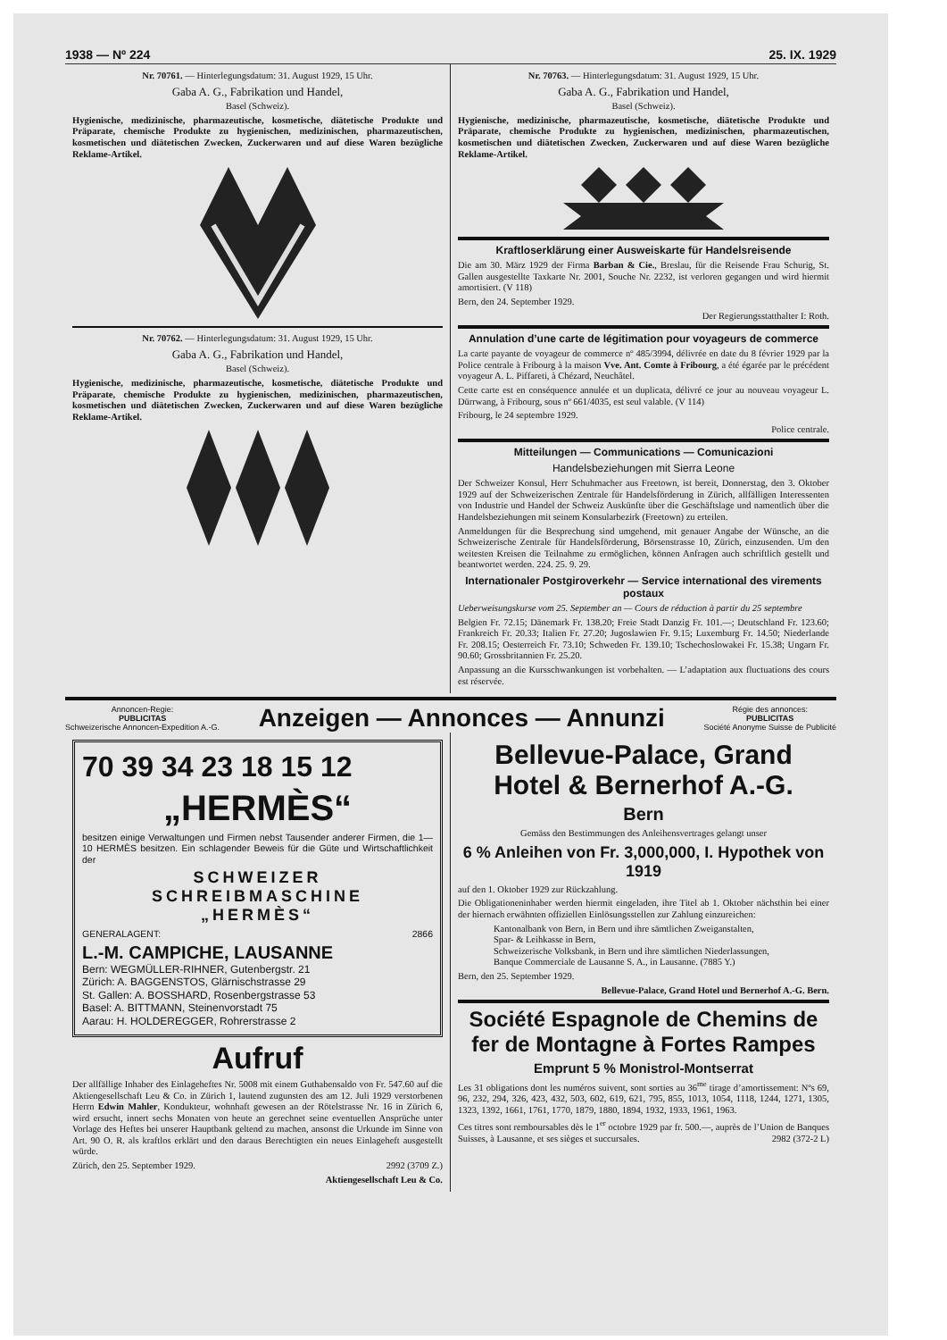1938 — Nº 224 25. IX. 1929
Nr. 70761. — Hinterlegungsdatum: 31. August 1929, 15 Uhr.
Gaba A. G., Fabrikation und Handel,
Basel (Schweiz).
Hygienische, medizinische, pharmazeutische, kosmetische, diätetische Produkte und Präparate, chemische Produkte zu hygienischen, medizinischen, pharmazeutischen, kosmetischen und diätetischen Zwecken, Zuckerwaren und auf diese Waren bezügliche Reklame-Artikel.
Nr. 70762. — Hinterlegungsdatum: 31. August 1929, 15 Uhr.
Gaba A. G., Fabrikation und Handel,
Basel (Schweiz).
Hygienische, medizinische, pharmazeutische, kosmetische, diätetische Produkte und Präparate, chemische Produkte zu hygienischen, medizinischen, pharmazeutischen, kosmetischen und diätetischen Zwecken, Zuckerwaren und auf diese Waren bezügliche Reklame-Artikel.
Nr. 70763. — Hinterlegungsdatum: 31. August 1929, 15 Uhr.
Gaba A. G., Fabrikation und Handel,
Basel (Schweiz).
Hygienische, medizinische, pharmazeutische, kosmetische, diätetische Produkte und Präparate, chemische Produkte zu hygienischen, medizinischen, pharmazeutischen, kosmetischen und diätetischen Zwecken, Zuckerwaren und auf diese Waren bezügliche Reklame-Artikel.
Kraftloserklärung einer Ausweiskarte für Handelsreisende
Die am 30. März 1929 der Firma Barban & Cie., Breslau, für die Reisende Frau Schurig, St. Gallen ausgestellte Taxkarte Nr. 2001, Souche Nr. 2232, ist verloren gegangen und wird hiermit amortisiert. (V 118)
Bern, den 24. September 1929.
Der Regierungsstatthalter I: Roth.
Annulation d’une carte de légitimation pour voyageurs de commerce
La carte payante de voyageur de commerce nº 485/3994, délivrée en date du 8 février 1929 par la Police centrale à Fribourg à la maison Vve. Ant. Comte à Fribourg, a été égarée par le précédent voyageur A. L. Piffareti, à Chézard, Neuchâtel.
Cette carte est en conséquence annulée et un duplicata, délivré ce jour au nouveau voyageur L. Dürrwang, à Fribourg, sous nº 661/4035, est seul valable. (V 114)
Fribourg, le 24 septembre 1929.
Police centrale.
Mitteilungen — Communications — Comunicazioni
Handelsbeziehungen mit Sierra Leone
Der Schweizer Konsul, Herr Schuhmacher aus Freetown, ist bereit, Donnerstag, den 3. Oktober 1929 auf der Schweizerischen Zentrale für Handelsförderung in Zürich, allfälligen Interessenten von Industrie und Handel der Schweiz Auskünfte über die Geschäftslage und namentlich über die Handelsbeziehungen mit seinem Konsularbezirk (Freetown) zu erteilen.
Anmeldungen für die Besprechung sind umgehend, mit genauer Angabe der Wünsche, an die Schweizerische Zentrale für Handelsförderung, Börsenstrasse 10, Zürich, einzusenden. Um den weitesten Kreisen die Teilnahme zu ermöglichen, können Anfragen auch schriftlich gestellt und beantwortet werden. 224. 25. 9. 29.
Internationaler Postgiroverkehr — Service international des virements postaux
Ueberweisungskurse vom 25. September an — Cours de réduction à partir du 25 septembre
Belgien Fr. 72.15; Dänemark Fr. 138.20; Freie Stadt Danzig Fr. 101.—; Deutschland Fr. 123.60; Frankreich Fr. 20.33; Italien Fr. 27.20; Jugoslawien Fr. 9.15; Luxemburg Fr. 14.50; Niederlande Fr. 208.15; Oesterreich Fr. 73.10; Schweden Fr. 139.10; Tschechoslowakei Fr. 15.38; Ungarn Fr. 90.60; Grossbritannien Fr. 25.20.
Anpassung an die Kursschwankungen ist vorbehalten. — L’adaptation aux fluctuations des cours est réservée.
Annoncen-Regie:
PUBLICITAS
Schweizerische Annoncen-Expedition A.-G.
Anzeigen — Annonces — Annunzi
Régie des annonces:
PUBLICITAS
Société Anonyme Suisse de Publicité
70 39 34 23 18 15 12
„HERMÈS“
besitzen einige Verwaltungen und Firmen nebst Tausender anderer Firmen, die 1—10 HERMÈS besitzen. Ein schlagender Beweis für die Güte und Wirtschaftlichkeit der
SCHWEIZER
SCHREIBMASCHINE
„HERMÈS“
GENERALAGENT: 2866
L.-M. CAMPICHE, LAUSANNE
Bern: WEGMÜLLER-RIHNER, Gutenbergstr. 21
Zürich: A. BAGGENSTOS, Glärnischstrasse 29
St. Gallen: A. BOSSHARD, Rosenbergstrasse 53
Basel: A. BITTMANN, Steinenvorstadt 75
Aarau: H. HOLDEREGGER, Rohrerstrasse 2
Aufruf
Der allfällige Inhaber des Einlageheftes Nr. 5008 mit einem Guthabensaldo von Fr. 547.60 auf die Aktiengesellschaft Leu & Co. in Zürich 1, lautend zugunsten des am 12. Juli 1929 verstorbenen Herrn Edwin Mahler, Kondukteur, wohnhaft gewesen an der Rötelstrasse Nr. 16 in Zürich 6, wird ersucht, innert sechs Monaten von heute an gerechnet seine eventuellen Ansprüche unter Vorlage des Heftes bei unserer Hauptbank geltend zu machen, ansonst die Urkunde im Sinne von Art. 90 O. R. als kraftlos erklärt und den daraus Berechtigten ein neues Einlageheft ausgestellt würde.
Zürich, den 25. September 1929. 2992 (3709 Z.)
Aktiengesellschaft Leu & Co.
Bellevue-Palace, Grand Hotel & Bernerhof A.-G.
Bern
Gemäss den Bestimmungen des Anleihensvertrages gelangt unser
6 % Anleihen von Fr. 3,000,000, I. Hypothek von 1919
auf den 1. Oktober 1929 zur Rückzahlung.
Die Obligationeninhaber werden hiermit eingeladen, ihre Titel ab 1. Oktober nächsthin bei einer der hiernach erwähnten offiziellen Einlösungsstellen zur Zahlung einzureichen:
Kantonalbank von Bern, in Bern und ihre sämtlichen Zweiganstalten,
Spar- & Leihkasse in Bern,
Schweizerische Volksbank, in Bern und ihre sämtlichen Niederlassungen,
Banque Commerciale de Lausanne S. A., in Lausanne. (7885 Y.)
Bern, den 25. September 1929.
Bellevue-Palace, Grand Hotel und Bernerhof A.-G. Bern.
Société Espagnole de Chemins de fer de Montagne à Fortes Rampes
Emprunt 5 % Monistrol-Montserrat
Les 31 obligations dont les numéros suivent, sont sorties au 36<sup>me</sup> tirage d’amortissement: Nºs 69, 96, 232, 294, 326, 423, 432, 503, 602, 619, 621, 795, 855, 1013, 1054, 1118, 1244, 1271, 1305, 1323, 1392, 1661, 1761, 1770, 1879, 1880, 1894, 1932, 1933, 1961, 1963.
Ces titres sont remboursables dès le 1<sup>er</sup> octobre 1929 par fr. 500.—, auprès de l’Union de Banques Suisses, à Lausanne, et ses sièges et succursales. 2982 (372-2 L)